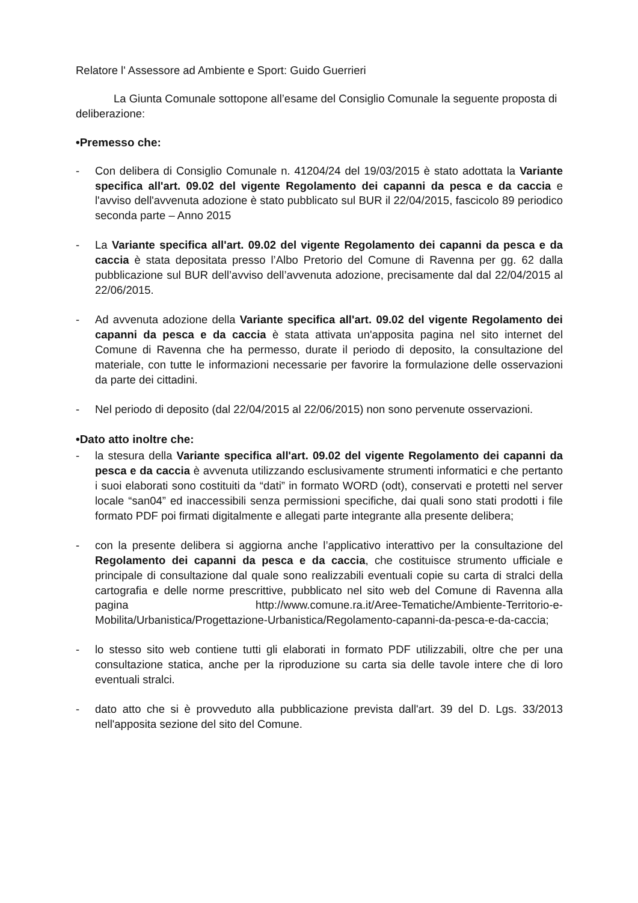Relatore l' Assessore ad Ambiente e Sport: Guido Guerrieri
La Giunta Comunale sottopone all’esame del Consiglio Comunale la seguente proposta di deliberazione:
•Premesso che:
- Con delibera di Consiglio Comunale n. 41204/24 del 19/03/2015 è stato adottata la Variante specifica all'art. 09.02 del vigente Regolamento dei capanni da pesca e da caccia e l'avviso dell'avvenuta adozione è stato pubblicato sul BUR il 22/04/2015, fascicolo 89 periodico seconda parte – Anno 2015
- La Variante specifica all'art. 09.02 del vigente Regolamento dei capanni da pesca e da caccia è stata depositata presso l’Albo Pretorio del Comune di Ravenna per gg. 62 dalla pubblicazione sul BUR dell’avviso dell’avvenuta adozione, precisamente dal dal 22/04/2015 al 22/06/2015.
- Ad avvenuta adozione della Variante specifica all'art. 09.02 del vigente Regolamento dei capanni da pesca e da caccia è stata attivata un'apposita pagina nel sito internet del Comune di Ravenna che ha permesso, durate il periodo di deposito, la consultazione del materiale, con tutte le informazioni necessarie per favorire la formulazione delle osservazioni da parte dei cittadini.
- Nel periodo di deposito (dal 22/04/2015 al 22/06/2015) non sono pervenute osservazioni.
•Dato atto inoltre che:
- la stesura della Variante specifica all'art. 09.02 del vigente Regolamento dei capanni da pesca e da caccia è avvenuta utilizzando esclusivamente strumenti informatici e che pertanto i suoi elaborati sono costituiti da “dati” in formato WORD (odt), conservati e protetti nel server locale “san04” ed inaccessibili senza permissioni specifiche, dai quali sono stati prodotti i file formato PDF poi firmati digitalmente e allegati parte integrante alla presente delibera;
- con la presente delibera si aggiorna anche l’applicativo interattivo per la consultazione del Regolamento dei capanni da pesca e da caccia, che costituisce strumento ufficiale e principale di consultazione dal quale sono realizzabili eventuali copie su carta di stralci della cartografia e delle norme prescrittive, pubblicato nel sito web del Comune di Ravenna alla pagina http://www.comune.ra.it/Aree-Tematiche/Ambiente-Territorio-e-Mobilita/Urbanistica/Progettazione-Urbanistica/Regolamento-capanni-da-pesca-e-da-caccia;
- lo stesso sito web contiene tutti gli elaborati in formato PDF utilizzabili, oltre che per una consultazione statica, anche per la riproduzione su carta sia delle tavole intere che di loro eventuali stralci.
- dato atto che si è provveduto alla pubblicazione prevista dall'art. 39 del D. Lgs. 33/2013 nell'apposita sezione del sito del Comune.